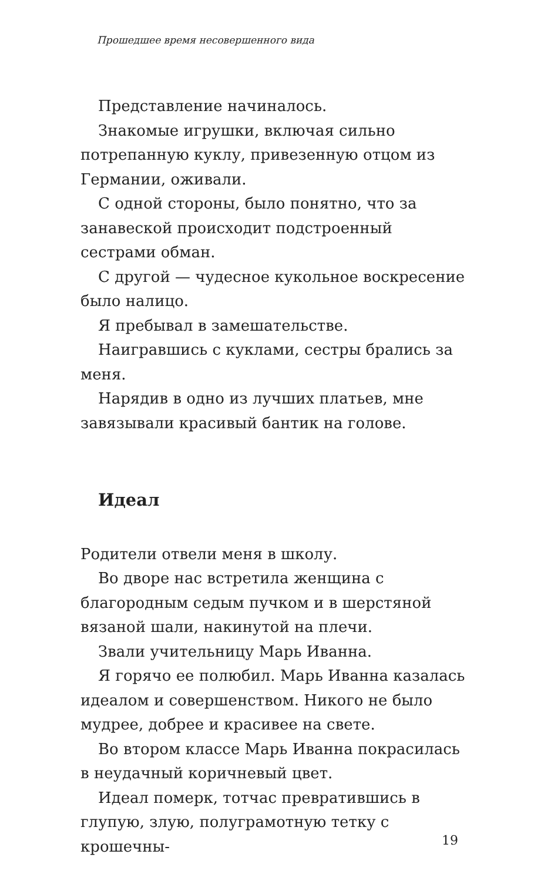Прошедшее время несовершенного вида
Представление начиналось.
Знакомые игрушки, включая сильно потрепанную куклу, привезенную отцом из Германии, оживали.
С одной стороны, было понятно, что за занавеской происходит подстроенный сестрами обман.
С другой — чудесное кукольное воскресение было налицо.
Я пребывал в замешательстве.
Наигравшись с куклами, сестры брались за меня.
Нарядив в одно из лучших платьев, мне завязывали красивый бантик на голове.
Идеал
Родители отвели меня в школу.
Во дворе нас встретила женщина с благородным седым пучком и в шерстяной вязаной шали, накинутой на плечи.
Звали учительницу Марь Иванна.
Я горячо ее полюбил. Марь Иванна казалась идеалом и совершенством. Никого не было мудрее, добрее и красивее на свете.
Во втором классе Марь Иванна покрасилась в неудачный коричневый цвет.
Идеал померк, тотчас превратившись в глупую, злую, полуграмотную тетку с крошечны-
19